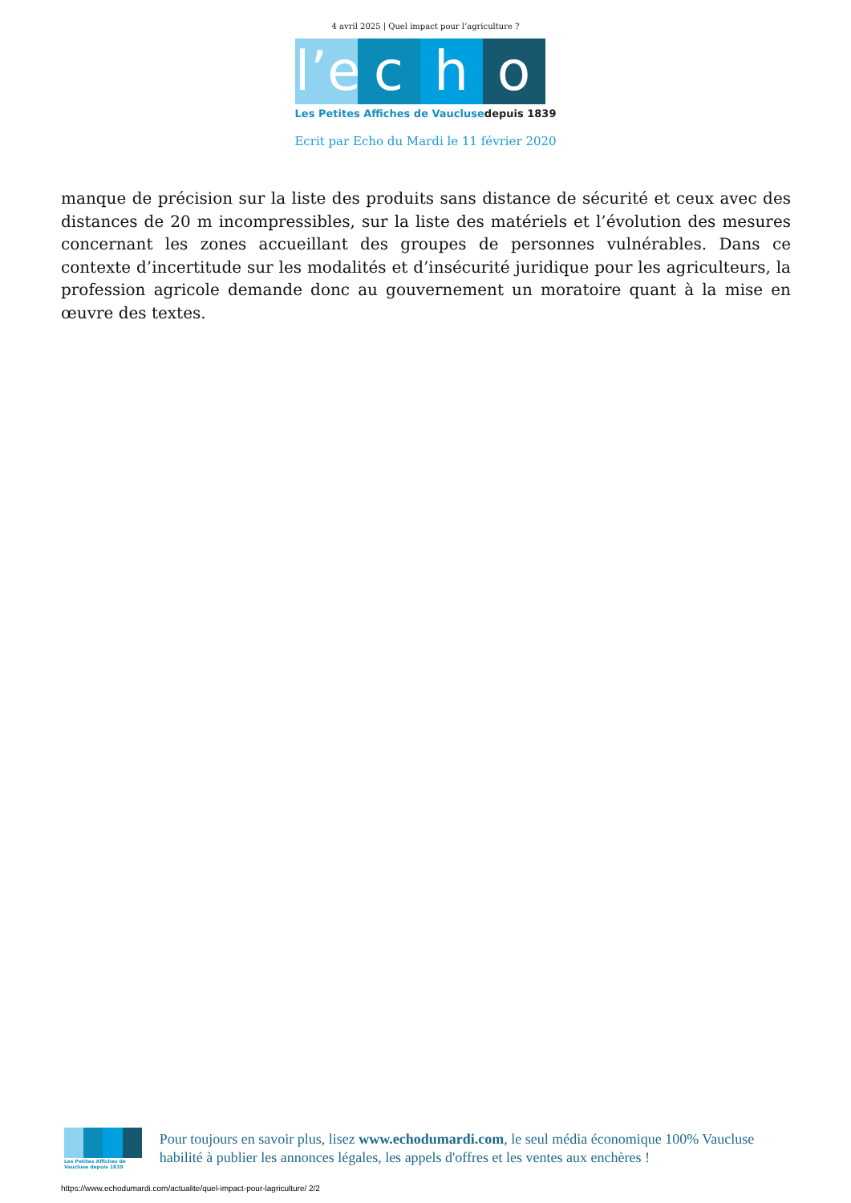4 avril 2025 | Quel impact pour l’agriculture ?
l’e
c h o
Les Petites Affiches de Vaucluse depuis 1839
Ecrit par Echo du Mardi le 11 février 2020
manque de précision sur la liste des produits sans distance de sécurité et ceux avec des distances de 20 m incompressibles, sur la liste des matériels et l’évolution des mesures concernant les zones accueillant des groupes de personnes vulnérables. Dans ce contexte d’incertitude sur les modalités et d’insécurité juridique pour les agriculteurs, la profession agricole demande donc au gouvernement un moratoire quant à la mise en œuvre des textes.
Les Petites Affiches de Vaucluse depuis 1839
Pour toujours en savoir plus, lisez www.echodumardi.com, le seul média économique 100% Vaucluse habilité à publier les annonces légales, les appels d'offres et les ventes aux enchères !
https://www.echodumardi.com/actualite/quel-impact-pour-lagriculture/ 2/2